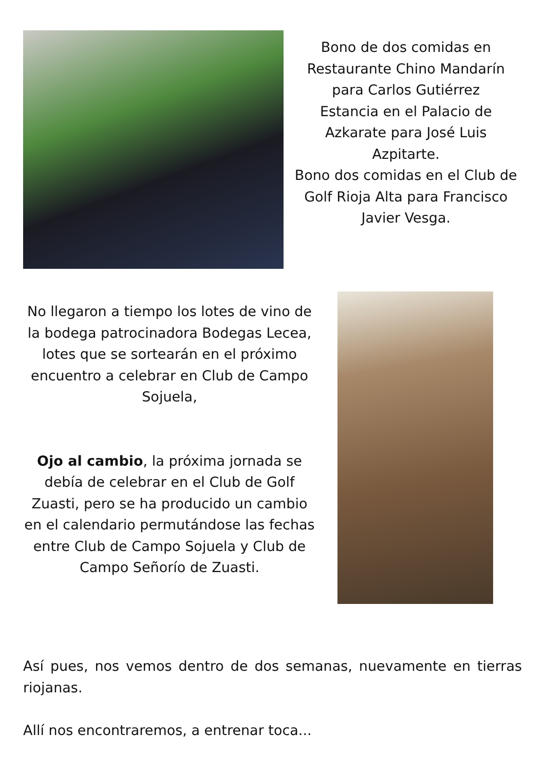Bono de dos comidas en Restaurante Chino Mandarín para Carlos Gutiérrez
Estancia en el Palacio de Azkarate para José Luis Azpitarte.
Bono dos comidas en el Club de Golf Rioja Alta para Francisco Javier Vesga.
No llegaron a tiempo los lotes de vino de la bodega patrocinadora Bodegas Lecea, lotes que se sortearán en el próximo encuentro a celebrar en Club de Campo Sojuela,
Ojo al cambio, la próxima jornada se debía de celebrar en el Club de Golf Zuasti, pero se ha producido un cambio en el calendario permutándose las fechas entre Club de Campo Sojuela y Club de Campo Señorío de Zuasti.
Así pues, nos vemos dentro de dos semanas, nuevamente en tierras riojanas.
Allí nos encontraremos, a entrenar toca...